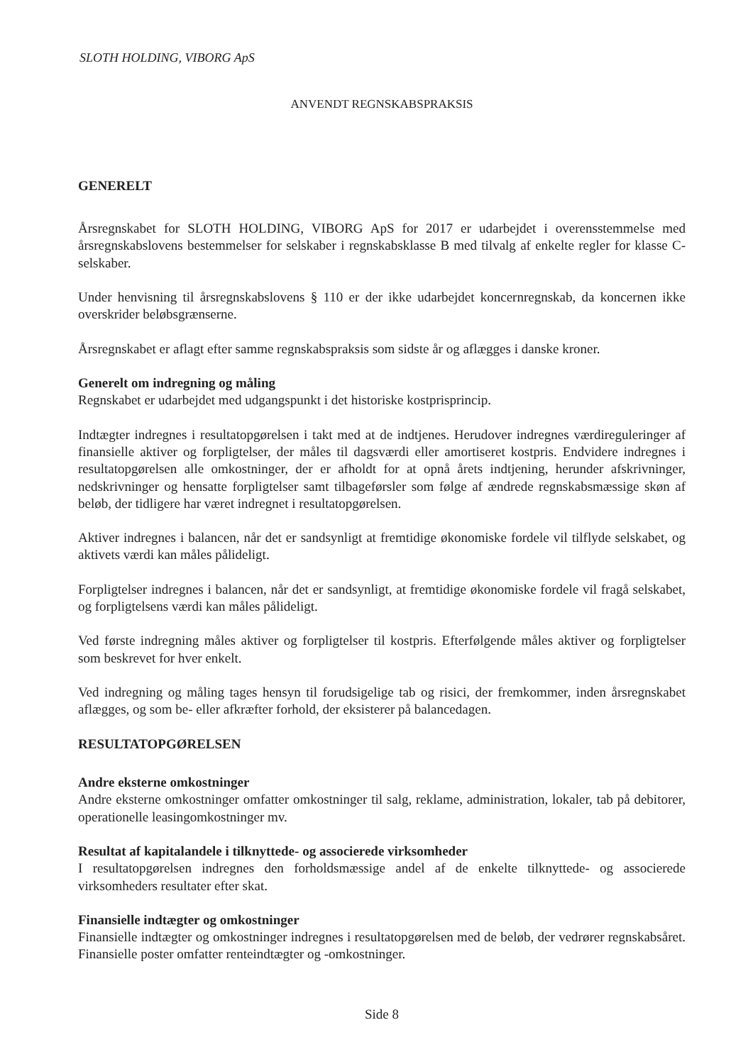SLOTH HOLDING, VIBORG ApS
ANVENDT REGNSKABSPRAKSIS
GENERELT
Årsregnskabet for SLOTH HOLDING, VIBORG ApS for 2017 er udarbejdet i overensstemmelse med årsregnskabslovens bestemmelser for selskaber i regnskabsklasse B med tilvalg af enkelte regler for klasse C-selskaber.
Under henvisning til årsregnskabslovens § 110 er der ikke udarbejdet koncernregnskab, da koncernen ikke overskrider beløbsgrænserne.
Årsregnskabet er aflagt efter samme regnskabspraksis som sidste år og aflægges i danske kroner.
Generelt om indregning og måling
Regnskabet er udarbejdet med udgangspunkt i det historiske kostprisprincip.
Indtægter indregnes i resultatopgørelsen i takt med at de indtjenes. Herudover indregnes værdireguleringer af finansielle aktiver og forpligtelser, der måles til dagsværdi eller amortiseret kostpris. Endvidere indregnes i resultatopgørelsen alle omkostninger, der er afholdt for at opnå årets indtjening, herunder afskrivninger, nedskrivninger og hensatte forpligtelser samt tilbageførsler som følge af ændrede regnskabsmæssige skøn af beløb, der tidligere har været indregnet i resultatopgørelsen.
Aktiver indregnes i balancen, når det er sandsynligt at fremtidige økonomiske fordele vil tilflyde selskabet, og aktivets værdi kan måles pålideligt.
Forpligtelser indregnes i balancen, når det er sandsynligt, at fremtidige økonomiske fordele vil fragå selskabet, og forpligtelsens værdi kan måles pålideligt.
Ved første indregning måles aktiver og forpligtelser til kostpris. Efterfølgende måles aktiver og forpligtelser som beskrevet for hver enkelt.
Ved indregning og måling tages hensyn til forudsigelige tab og risici, der fremkommer, inden årsregnskabet aflægges, og som be- eller afkræfter forhold, der eksisterer på balancedagen.
RESULTATOPGØRELSEN
Andre eksterne omkostninger
Andre eksterne omkostninger omfatter omkostninger til salg, reklame, administration, lokaler, tab på debitorer, operationelle leasingomkostninger mv.
Resultat af kapitalandele i tilknyttede- og associerede virksomheder
I resultatopgørelsen indregnes den forholdsmæssige andel af de enkelte tilknyttede- og associerede virksomheders resultater efter skat.
Finansielle indtægter og omkostninger
Finansielle indtægter og omkostninger indregnes i resultatopgørelsen med de beløb, der vedrører regnskabsåret. Finansielle poster omfatter renteindtægter og -omkostninger.
Side 8